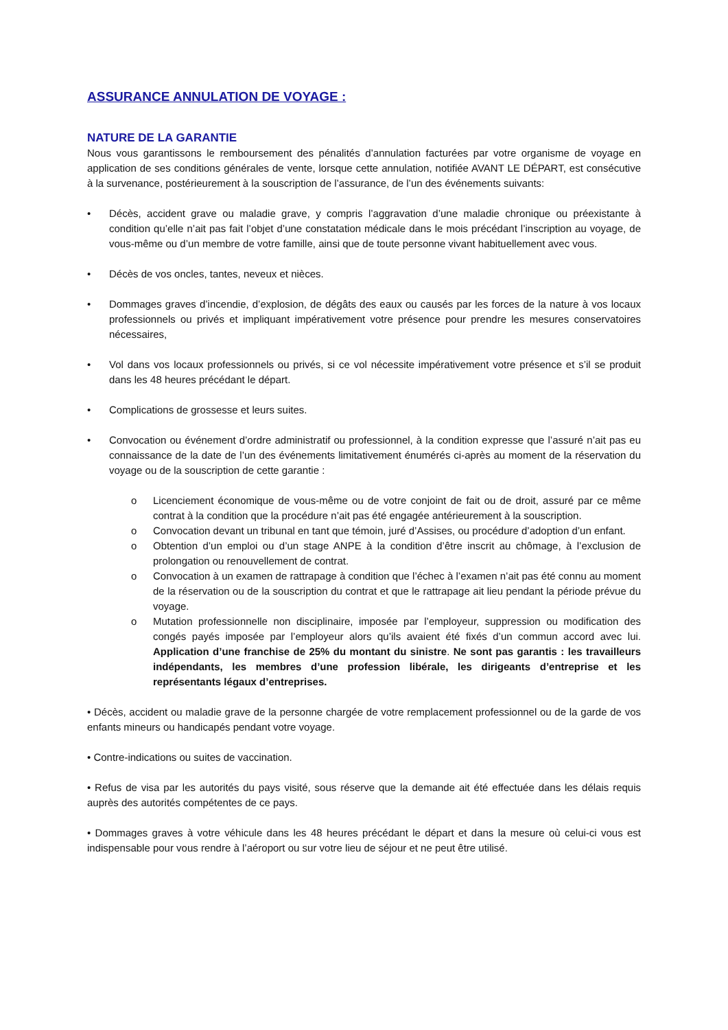ASSURANCE ANNULATION DE VOYAGE :
NATURE DE LA GARANTIE
Nous vous garantissons le remboursement des pénalités d’annulation facturées par votre organisme de voyage en application de ses conditions générales de vente, lorsque cette annulation, notifiée AVANT LE DÉPART, est consécutive à la survenance, postérieurement à la souscription de l’assurance, de l’un des événements suivants:
• Décès, accident grave ou maladie grave, y compris l’aggravation d’une maladie chronique ou préexistante à condition qu’elle n’ait pas fait l’objet d’une constatation médicale dans le mois précédant l’inscription au voyage, de vous-même ou d’un membre de votre famille, ainsi que de toute personne vivant habituellement avec vous.
• Décès de vos oncles, tantes, neveux et nièces.
• Dommages graves d’incendie, d’explosion, de dégâts des eaux ou causés par les forces de la nature à vos locaux professionnels ou privés et impliquant impérativement votre présence pour prendre les mesures conservatoires nécessaires,
• Vol dans vos locaux professionnels ou privés, si ce vol nécessite impérativement votre présence et s’il se produit dans les 48 heures précédant le départ.
• Complications de grossesse et leurs suites.
• Convocation ou événement d’ordre administratif ou professionnel, à la condition expresse que l’assuré n’ait pas eu connaissance de la date de l’un des événements limitativement énumérés ci-après au moment de la réservation du voyage ou de la souscription de cette garantie :
o Licenciement économique de vous-même ou de votre conjoint de fait ou de droit, assuré par ce même contrat à la condition que la procédure n’ait pas été engagée antérieurement à la souscription.
o Convocation devant un tribunal en tant que témoin, juré d’Assises, ou procédure d’adoption d’un enfant.
o Obtention d’un emploi ou d’un stage ANPE à la condition d’être inscrit au chômage, à l’exclusion de prolongation ou renouvellement de contrat.
o Convocation à un examen de rattrapage à condition que l’échec à l’examen n’ait pas été connu au moment de la réservation ou de la souscription du contrat et que le rattrapage ait lieu pendant la période prévue du voyage.
o Mutation professionnelle non disciplinaire, imposée par l’employeur, suppression ou modification des congés payés imposée par l’employeur alors qu’ils avaient été fixés d’un commun accord avec lui. Application d’une franchise de 25% du montant du sinistre. Ne sont pas garantis : les travailleurs indépendants, les membres d’une profession libérale, les dirigeants d’entreprise et les représentants légaux d’entreprises.
• Décès, accident ou maladie grave de la personne chargée de votre remplacement professionnel ou de la garde de vos enfants mineurs ou handicapés pendant votre voyage.
• Contre-indications ou suites de vaccination.
• Refus de visa par les autorités du pays visité, sous réserve que la demande ait été effectuée dans les délais requis auprès des autorités compétentes de ce pays.
• Dommages graves à votre véhicule dans les 48 heures précédant le départ et dans la mesure où celui-ci vous est indispensable pour vous rendre à l’aéroport ou sur votre lieu de séjour et ne peut être utilisé.